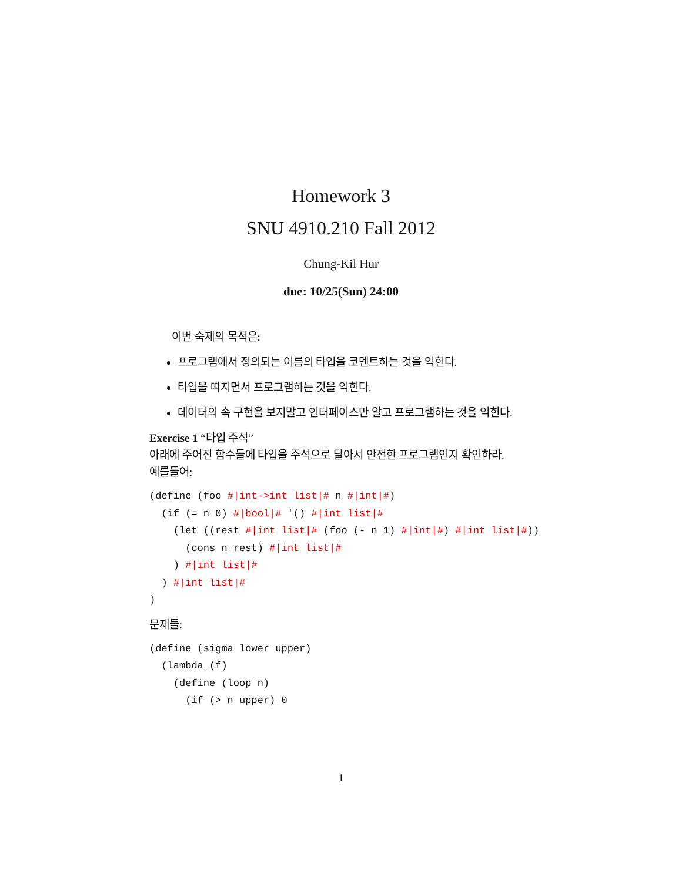Homework 3
SNU 4910.210 Fall 2012
Chung-Kil Hur
due: 10/25(Sun) 24:00
이번 숙제의 목적은:
프로그램에서 정의되는 이름의 타입을 코멘트하는 것을 익힌다.
타입을 따지면서 프로그램하는 것을 익힌다.
데이터의 속 구현을 보지말고 인터페이스만 알고 프로그램하는 것을 익힌다.
Exercise 1 “타입 주석”
아래에 주어진 함수들에 타입을 주석으로 달아서 안전한 프로그램인지 확인하라.
예를들어:
(define (foo #|int->int list|# n #|int|#)
  (if (= n 0) #|bool|# '() #|int list|#
    (let ((rest #|int list|# (foo (- n 1) #|int|#) #|int list|#))
      (cons n rest) #|int list|#
    ) #|int list|#
  ) #|int list|#
)
문제들:
(define (sigma lower upper)
  (lambda (f)
    (define (loop n)
      (if (> n upper) 0
1